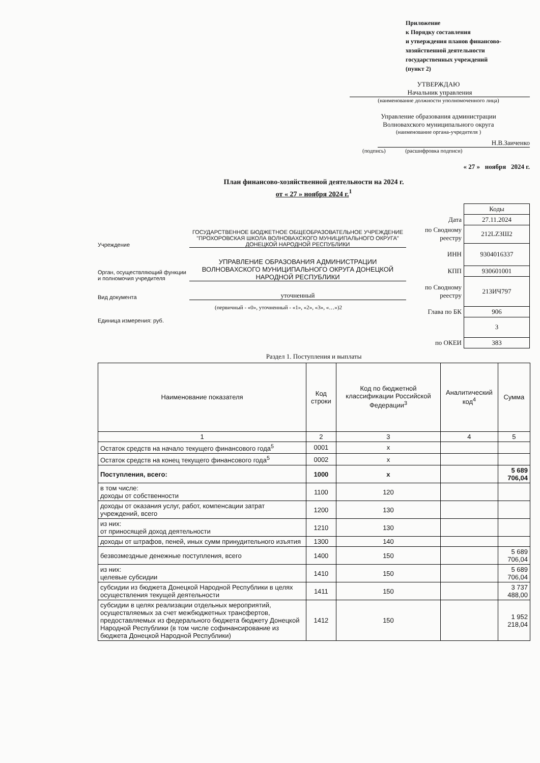Приложение
к Порядку составления
и утверждения планов финансово-
хозяйственной деятельности
государственных учреждений
(пункт 2)
УТВЕРЖДАЮ
Начальник управления
(наименование должности уполномоченного лица)
Управление образования администрации
Волновахского муниципального округа
(наименование органа-учредителя )
Н.В.Заиченко
(подпись) (расшифровка подписи)
« 27 » ноября 2024 г.
План финансово-хозяйственной деятельности на 2024 г.
от « 27 » ноября 2024 г.<sup>1</sup>
Учреждение
ГОСУДАРСТВЕННОЕ БЮДЖЕТНОЕ ОБЩЕОБРАЗОВАТЕЛЬНОЕ УЧРЕЖДЕНИЕ "ПРОХОРОВСКАЯ ШКОЛА ВОЛНОВАХСКОГО МУНИЦИПАЛЬНОГО ОКРУГА" ДОНЕЦКОЙ НАРОДНОЙ РЕСПУБЛИКИ
Орган, осуществляющий функции и полномочия учредителя
УПРАВЛЕНИЕ ОБРАЗОВАНИЯ АДМИНИСТРАЦИИ ВОЛНОВАХСКОГО МУНИЦИПАЛЬНОГО ОКРУГА ДОНЕЦКОЙ НАРОДНОЙ РЕСПУБЛИКИ
Вид документа
уточненный
(первичный - «0», уточненный - «1», «2», «3», «…»)2
Единица измерения: руб.
| | Коды |
| Дата | 27.11.2024 |
| по Сводному реестру | 212LZ3Ш2 |
| ИНН | 9304016337 |
| КПП | 930601001 |
| по Сводному реестру | 213ИЧ797 |
| Глава по БК | 906 |
| | 3 |
| по ОКЕИ | 383 |
Раздел 1. Поступления и выплаты
| Наименование показателя | Код строки | Код по бюджетной классификации Российской Федерации<sup>3</sup> | Аналитический код<sup>4</sup> | Сумма |
| --- | --- | --- | --- | --- |
| 1 | 2 | 3 | 4 | 5 |
| Остаток средств на начало текущего финансового года<sup>5</sup> | 0001 | x | | |
| Остаток средств на конец текущего финансового года<sup>5</sup> | 0002 | x | | |
| Поступления, всего: | 1000 | x | | 5 689 706,04 |
| в том числе: доходы от собственности | 1100 | 120 | | |
| доходы от оказания услуг, работ, компенсации затрат учреждений, всего | 1200 | 130 | | |
| из них: от приносящей доход деятельности | 1210 | 130 | | |
| доходы от штрафов, пеней, иных сумм принудительного изъятия | 1300 | 140 | | |
| безвозмездные денежные поступления, всего | 1400 | 150 | | 5 689 706,04 |
| из них: целевые субсидии | 1410 | 150 | | 5 689 706,04 |
| субсидии из бюджета Донецкой Народной Республики в целях осуществления текущей деятельности | 1411 | 150 | | 3 737 488,00 |
| субсидии в целях реализации отдельных мероприятий, осуществляемых за счет межбюджетных трансфертов, предоставляемых из федерального бюджета бюджету Донецкой Народной Республики (в том числе софинансирование из бюджета Донецкой Народной Республики) | 1412 | 150 | | 1 952 218,04 |